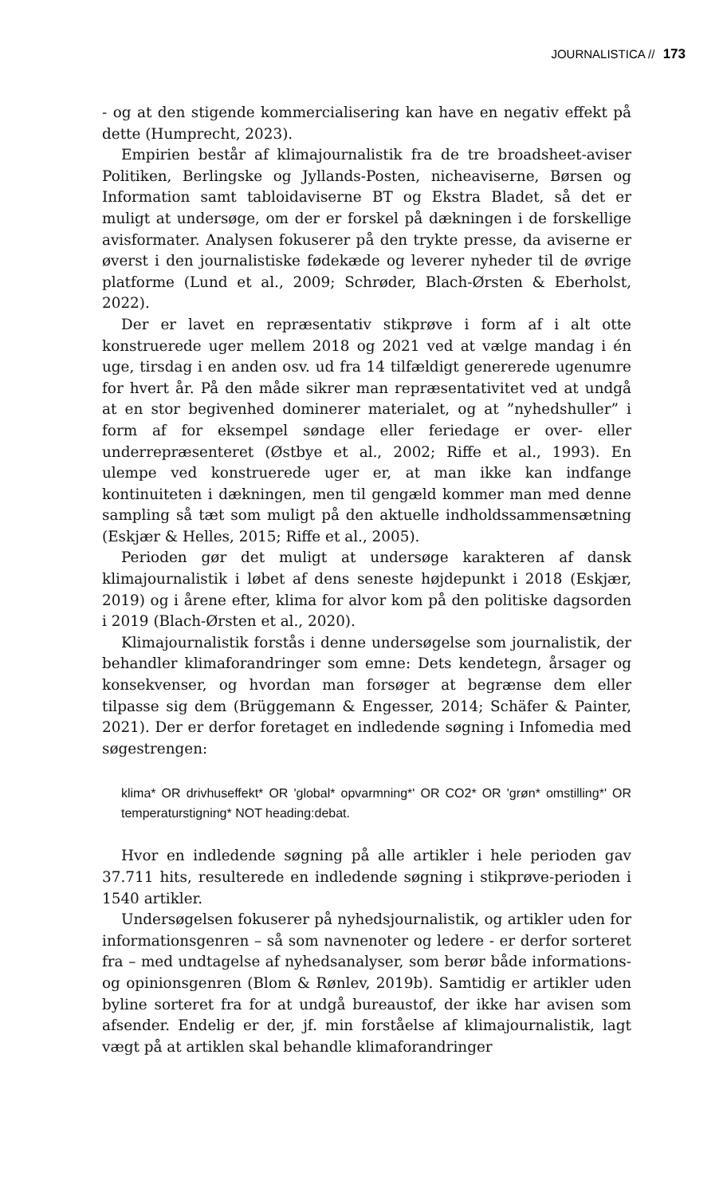JOURNALISTICA // 173
- og at den stigende kommercialisering kan have en negativ effekt på dette (Humprecht, 2023).
Empirien består af klimajournalistik fra de tre broadsheet-aviser Politiken, Berlingske og Jyllands-Posten, nicheaviserne, Børsen og Information samt tabloidaviserne BT og Ekstra Bladet, så det er muligt at undersøge, om der er forskel på dækningen i de forskellige avisformater. Analysen fokuserer på den trykte presse, da aviserne er øverst i den journalistiske fødekæde og leverer nyheder til de øvrige platforme (Lund et al., 2009; Schrøder, Blach-Ørsten & Eberholst, 2022).
Der er lavet en repræsentativ stikprøve i form af i alt otte konstruerede uger mellem 2018 og 2021 ved at vælge mandag i én uge, tirsdag i en anden osv. ud fra 14 tilfældigt genererede ugenumre for hvert år. På den måde sikrer man repræsentativitet ved at undgå at en stor begivenhed dominerer materialet, og at ”nyhedshuller” i form af for eksempel søndage eller feriedage er over- eller underrepræsenteret (Østbye et al., 2002; Riffe et al., 1993). En ulempe ved konstruerede uger er, at man ikke kan indfange kontinuiteten i dækningen, men til gengæld kommer man med denne sampling så tæt som muligt på den aktuelle indholdssammensætning (Eskjær & Helles, 2015; Riffe et al., 2005).
Perioden gør det muligt at undersøge karakteren af dansk klimajournalistik i løbet af dens seneste højdepunkt i 2018 (Eskjær, 2019) og i årene efter, klima for alvor kom på den politiske dagsorden i 2019 (Blach-Ørsten et al., 2020).
Klimajournalistik forstås i denne undersøgelse som journalistik, der behandler klimaforandringer som emne: Dets kendetegn, årsager og konsekvenser, og hvordan man forsøger at begrænse dem eller tilpasse sig dem (Brüggemann & Engesser, 2014; Schäfer & Painter, 2021). Der er derfor foretaget en indledende søgning i Infomedia med søgestrengen:
klima* OR drivhuseffekt* OR 'global* opvarmning*' OR CO2* OR 'grøn* omstilling*' OR temperaturstigning* NOT heading:debat.
Hvor en indledende søgning på alle artikler i hele perioden gav 37.711 hits, resulterede en indledende søgning i stikprøve-perioden i 1540 artikler.
Undersøgelsen fokuserer på nyhedsjournalistik, og artikler uden for informationsgenren – så som navnenoter og ledere - er derfor sorteret fra – med undtagelse af nyhedsanalyser, som berør både informations- og opinionsgenren (Blom & Rønlev, 2019b). Samtidig er artikler uden byline sorteret fra for at undgå bureaustof, der ikke har avisen som afsender. Endelig er der, jf. min forståelse af klimajournalistik, lagt vægt på at artiklen skal behandle klimaforandringer